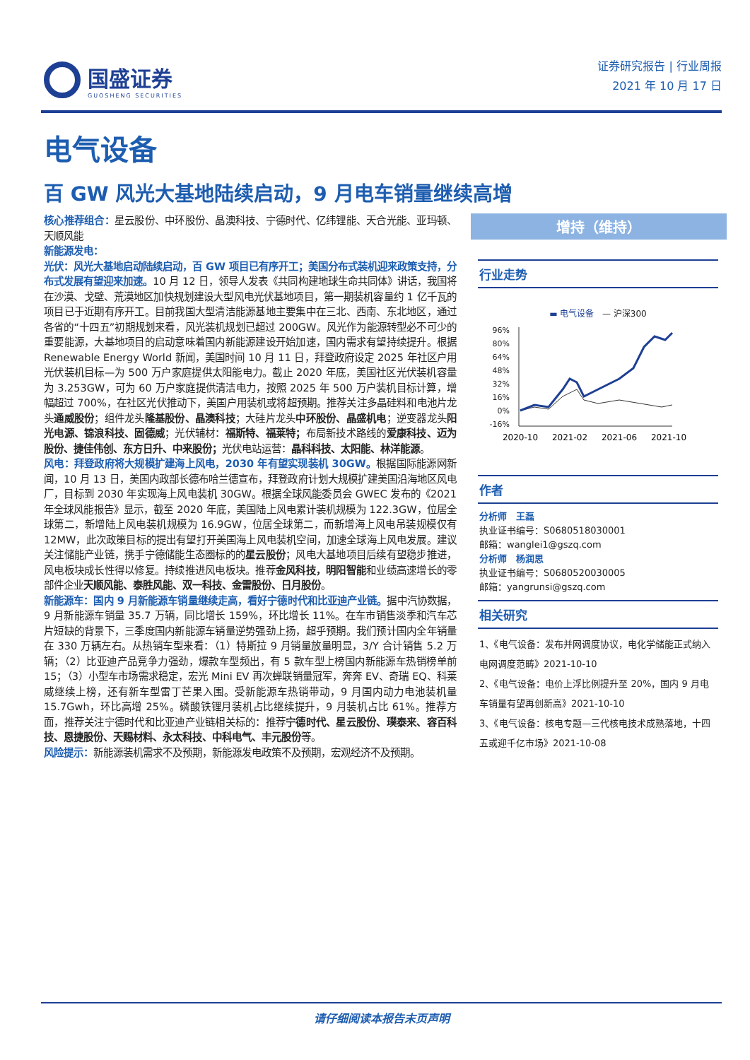国盛证券
GUOSHENG SECURITIES
证券研究报告 | 行业周报
2021 年 10 月 17 日
电气设备
百 GW 风光大基地陆续启动，9 月电车销量继续高增
核心推荐组合：星云股份、中环股份、晶澳科技、宁德时代、亿纬锂能、天合光能、亚玛顿、天顺风能
新能源发电：
光伏：风光大基地启动陆续启动，百 GW 项目已有序开工；美国分布式装机迎来政策支持，分布式发展有望迎来加速。10 月 12 日，领导人发表《共同构建地球生命共同体》讲话，我国将在沙漠、戈壁、荒漠地区加快规划建设大型风电光伏基地项目，第一期装机容量约 1 亿千瓦的项目已于近期有序开工。目前我国大型清洁能源基地主要集中在三北、西南、东北地区，通过各省的“十四五”初期规划来看，风光装机规划已超过 200GW。风光作为能源转型必不可少的重要能源，大基地项目的启动意味着国内新能源建设开始加速，国内需求有望持续提升。根据 Renewable Energy World 新闻，美国时间 10 月 11 日，拜登政府设定 2025 年社区户用光伏装机目标—为 500 万户家庭提供太阳能电力。截止 2020 年底，美国社区光伏装机容量为 3.253GW，可为 60 万户家庭提供清洁电力，按照 2025 年 500 万户装机目标计算，增幅超过 700%，在社区光伏推动下，美国户用装机或将超预期。推荐关注多晶硅料和电池片龙头通威股份；组件龙头隆基股份、晶澳科技；大硅片龙头中环股份、晶盛机电；逆变器龙头阳光电源、锦浪科技、固德威；光伏辅材：福斯特、福莱特；布局新技术路线的爱康科技、迈为股份、捷佳伟创、东方日升、中来股份；光伏电站运营：晶科科技、太阳能、林洋能源。
风电：拜登政府将大规模扩建海上风电，2030 年有望实现装机 30GW。根据国际能源网新闻，10 月 13 日，美国内政部长德布哈兰德宣布，拜登政府计划大规模扩建美国沿海地区风电厂，目标到 2030 年实现海上风电装机 30GW。根据全球风能委员会 GWEC 发布的《2021 年全球风能报告》显示，截至 2020 年底，美国陆上风电累计装机规模为 122.3GW，位居全球第二，新增陆上风电装机规模为 16.9GW，位居全球第二，而新增海上风电吊装规模仅有 12MW，此次政策目标的提出有望打开美国海上风电装机空间，加速全球海上风电发展。建议关注储能产业链，携手宁德储能生态圈标的的星云股份；风电大基地项目后续有望稳步推进，风电板块成长性得以修复。持续推进风电板块。推荐金风科技，明阳智能和业绩高速增长的零部件企业天顺风能、泰胜风能、双一科技、金雷股份、日月股份。
新能源车：国内 9 月新能源车销量继续走高，看好宁德时代和比亚迪产业链。据中汽协数据，9 月新能源车销量 35.7 万辆，同比增长 159%，环比增长 11%。在车市销售淡季和汽车芯片短缺的背景下，三季度国内新能源车销量逆势强劲上扬，超乎预期。我们预计国内全年销量在 330 万辆左右。从热销车型来看：（1）特斯拉 9 月销量放量明显，3/Y 合计销售 5.2 万辆；（2）比亚迪产品竞争力强劲，爆款车型频出，有 5 款车型上榜国内新能源车热销榜单前 15；（3）小型车市场需求稳定，宏光 Mini EV 再次蝉联销量冠军，奔奔 EV、奇瑞 EQ、科莱威继续上榜，还有新车型雷丁芒果入围。受新能源车热销带动，9 月国内动力电池装机量 15.7Gwh，环比高增 25%。磷酸铁锂月装机占比继续提升，9 月装机占比 61%。推荐方面，推荐关注宁德时代和比亚迪产业链相关标的：推荐宁德时代、星云股份、璞泰来、容百科技、恩捷股份、天赐材料、永太科技、中科电气、丰元股份等。
风险提示：新能源装机需求不及预期，新能源发电政策不及预期，宏观经济不及预期。
增持（维持）
行业走势
▬ 电气设备 — 沪深300
96%
80%
64%
48%
32%
16%
0%
-16%
2020-10
2021-02
2021-06
2021-10
作者
分析师　王磊
执业证书编号：S0680518030001
邮箱：wanglei1@gszq.com
分析师　杨润思
执业证书编号：S0680520030005
邮箱：yangrunsi@gszq.com
相关研究
1、《电气设备：发布并网调度协议，电化学储能正式纳入电网调度范畴》2021-10-10
2、《电气设备：电价上浮比例提升至 20%，国内 9 月电车销量有望再创新高》2021-10-10
3、《电气设备：核电专题—三代核电技术成熟落地，十四五或迎千亿市场》2021-10-08
请仔细阅读本报告末页声明